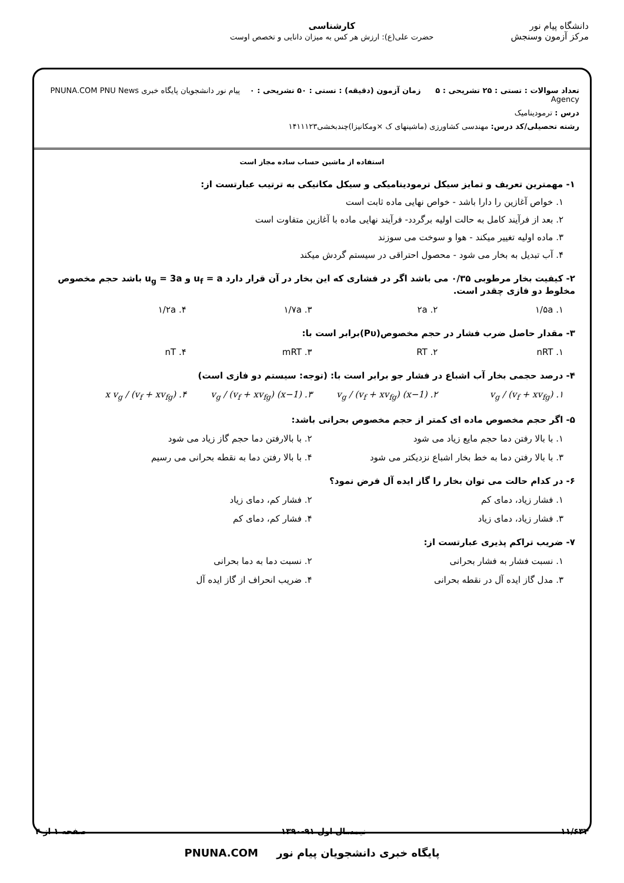دانشگاه پیام نور
مرکز آزمون وسنجش
کارشناسی
حضرت علی(ع): ارزش هر کس به میزان دانایی و تخصص اوست
تعداد سوالات : تستی : ۲۵ تشریحی : ۵ زمان آزمون (دقیقه) : تستی : ۵۰ تشریحی : ۰ پیام نور دانشجویان پایگاه خبری PNUNA.COM PNU News Agency
درس : ترمودینامیک
رشته تحصیلی/کد درس: مهندسی کشاورزی (ماشینهای ک ×ومکانیزا)چندبخشی۱۴۱۱۱۲۳
استفاده از ماشین حساب ساده مجاز است
۱- مهمترین تعریف و تمایز سیکل ترمودینامیکی و سیکل مکانیکی به ترتیب عبارتست از:
۱. خواص آغازین را دارا باشد - خواص نهایی ماده ثابت است
۲. بعد از فرآیند کامل به حالت اولیه برگردد- فرآیند نهایی ماده با آغازین متفاوت است
۳. ماده اولیه تغییر میکند - هوا و سوخت می سوزند
۴. آب تبدیل به بخار می شود - محصول احتراقی در سیستم گردش میکند
۲- کیفیت بخار مرطوبی ۰/۳۵ می باشد اگر در فشاری که این بخار در آن قرار دارد u<sub>f</sub> = a و u<sub>g</sub> = 3a باشد حجم مخصوص مخلوط دو فازی چقدر است.
۱. ۱/۵a ۲. ۲a ۳. ۱/۷a ۴. ۱/۲a
۳- مقدار حاصل ضرب فشار در حجم مخصوص(Pυ)برابر است با:
۱. nRT ۲. RT ۳. mRT ۴. nT
۴- درصد حجمی بخار آب اشباع در فشار جو برابر است با: (توجه: سیستم دو فازی است)
۱. v<sub>g</sub> / (v<sub>f</sub> + xv<sub>fg</sub>) ۲. (x−1) v<sub>g</sub> / (v<sub>f</sub> + xv<sub>fg</sub>) ۳. (1−x) v<sub>g</sub> / (v<sub>f</sub> + xv<sub>fg</sub>) ۴. x v<sub>g</sub> / (v<sub>f</sub> + xv<sub>fg</sub>)
۵- اگر حجم مخصوص ماده ای کمتر از حجم مخصوص بحرانی باشد:
۱. با بالا رفتن دما حجم مایع زیاد می شود
۲. با بالارفتن دما حجم گاز زیاد می شود
۳. با بالا رفتن دما به خط بخار اشباع نزدیکتر می شود
۴. با بالا رفتن دما به نقطه بحرانی می رسیم
۶- در کدام حالت می توان بخار را گاز ایده آل فرض نمود؟
۱. فشار زیاد، دمای کم ۲. فشار کم، دمای زیاد
۳. فشار زیاد، دمای زیاد ۴. فشار کم، دمای کم
۷- ضریب تراکم پذیری عبارتست از:
۱. نسبت فشار به فشار بحرانی ۲. نسبت دما به دما بحرانی
۳. مدل گاز ایده آل در نقطه بحرانی
۴. ضریب انحراف از گاز ایده آل
۱۱/۶۳۴ نیمسال اول ۹۱-۱۳۹۰ صفحه ۱ از ۴
پایگاه خبری دانشجویان پیام نور PNUNA.COM